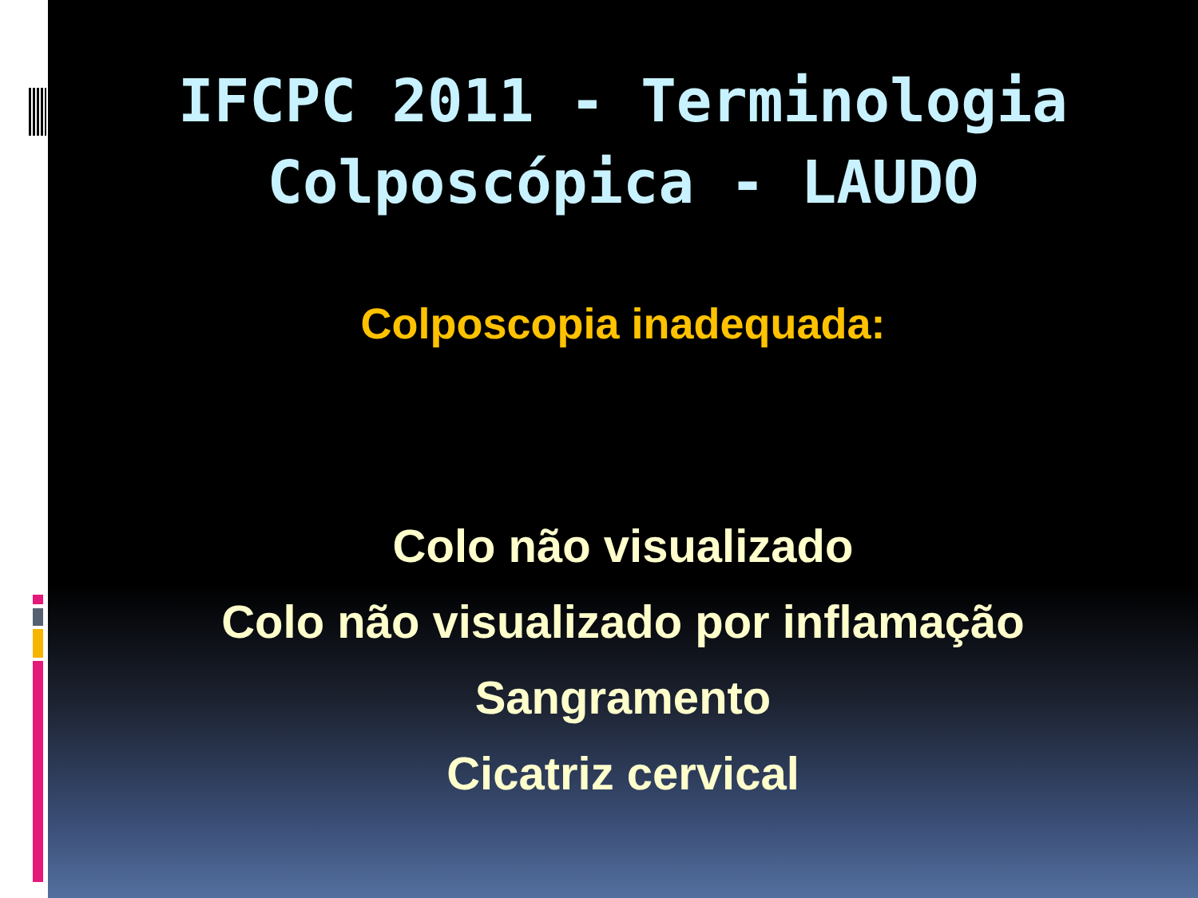IFCPC 2011 - Terminologia
Colposcópica - LAUDO
Colposcopia inadequada:
Colo não visualizado
Colo não visualizado por inflamação
Sangramento
Cicatriz cervical